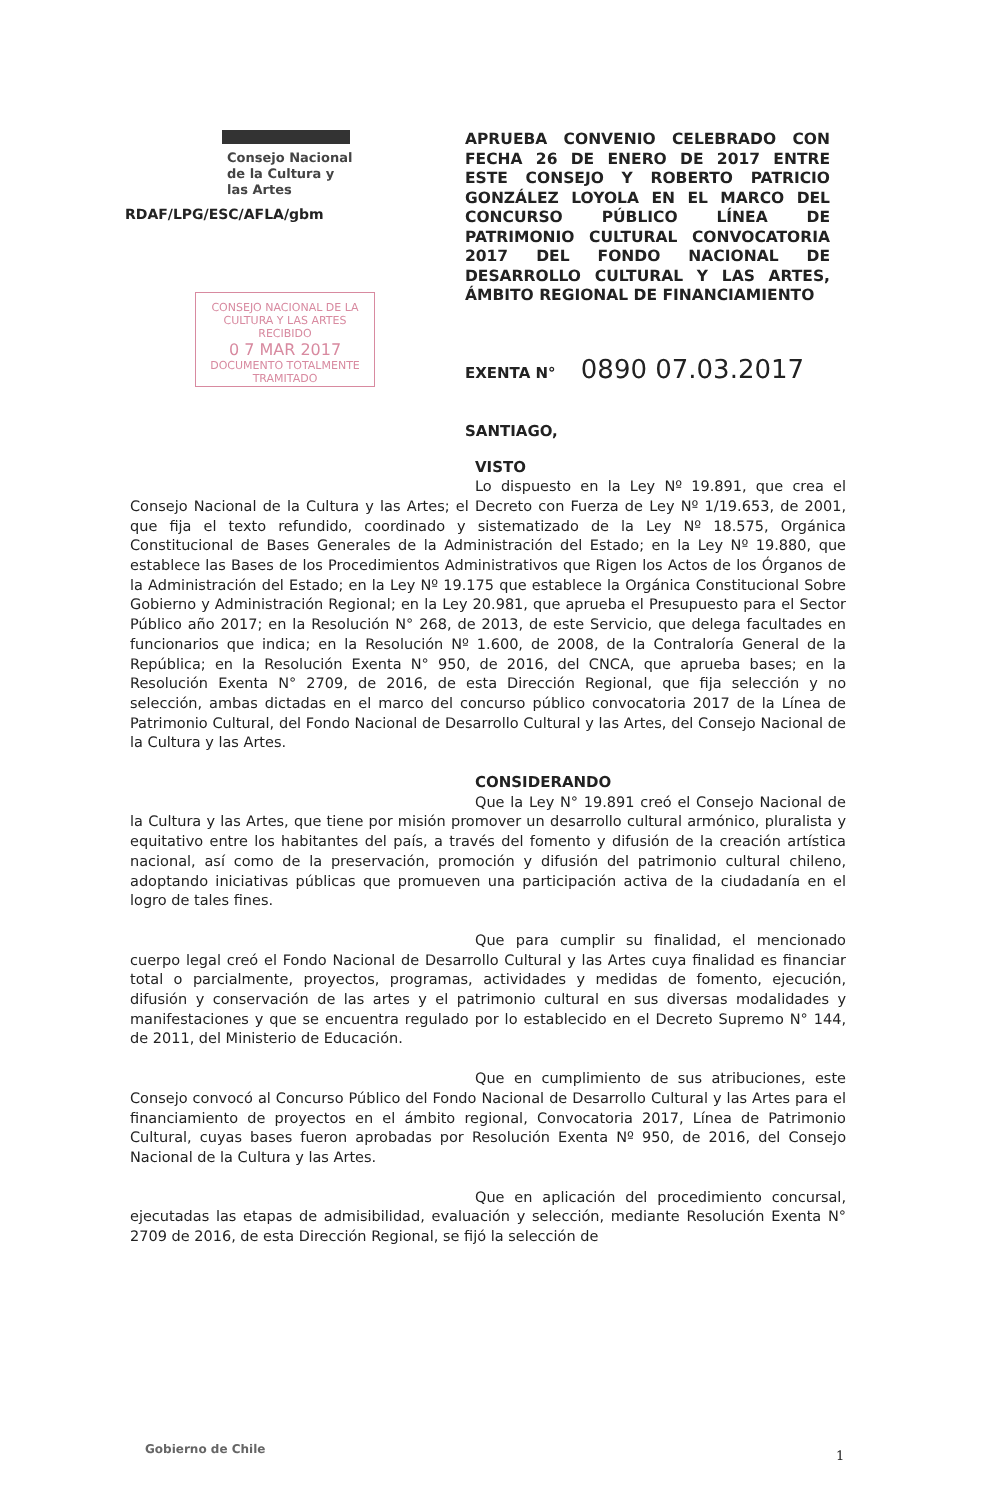Consejo Nacional
de la Cultura y
las Artes
RDAF/LPG/ESC/AFLA/gbm
CONSEJO NACIONAL DE LA CULTURA Y LAS ARTES
RECIBIDO
0 7 MAR 2017
DOCUMENTO TOTALMENTE TRAMITADO
APRUEBA CONVENIO CELEBRADO CON FECHA 26 DE ENERO DE 2017 ENTRE ESTE CONSEJO Y ROBERTO PATRICIO GONZÁLEZ LOYOLA EN EL MARCO DEL CONCURSO PÚBLICO LÍNEA DE PATRIMONIO CULTURAL CONVOCATORIA 2017 DEL FONDO NACIONAL DE DESARROLLO CULTURAL Y LAS ARTES, ÁMBITO REGIONAL DE FINANCIAMIENTO
EXENTA N° 0890 07.03.2017
SANTIAGO,
VISTO
Lo dispuesto en la Ley Nº 19.891, que crea el Consejo Nacional de la Cultura y las Artes; el Decreto con Fuerza de Ley Nº 1/19.653, de 2001, que fija el texto refundido, coordinado y sistematizado de la Ley Nº 18.575, Orgánica Constitucional de Bases Generales de la Administración del Estado; en la Ley Nº 19.880, que establece las Bases de los Procedimientos Administrativos que Rigen los Actos de los Órganos de la Administración del Estado; en la Ley Nº 19.175 que establece la Orgánica Constitucional Sobre Gobierno y Administración Regional; en la Ley 20.981, que aprueba el Presupuesto para el Sector Público año 2017; en la Resolución N° 268, de 2013, de este Servicio, que delega facultades en funcionarios que indica; en la Resolución Nº 1.600, de 2008, de la Contraloría General de la República; en la Resolución Exenta N° 950, de 2016, del CNCA, que aprueba bases; en la Resolución Exenta N° 2709, de 2016, de esta Dirección Regional, que fija selección y no selección, ambas dictadas en el marco del concurso público convocatoria 2017 de la Línea de Patrimonio Cultural, del Fondo Nacional de Desarrollo Cultural y las Artes, del Consejo Nacional de la Cultura y las Artes.
CONSIDERANDO
Que la Ley N° 19.891 creó el Consejo Nacional de la Cultura y las Artes, que tiene por misión promover un desarrollo cultural armónico, pluralista y equitativo entre los habitantes del país, a través del fomento y difusión de la creación artística nacional, así como de la preservación, promoción y difusión del patrimonio cultural chileno, adoptando iniciativas públicas que promueven una participación activa de la ciudadanía en el logro de tales fines.
Que para cumplir su finalidad, el mencionado cuerpo legal creó el Fondo Nacional de Desarrollo Cultural y las Artes cuya finalidad es financiar total o parcialmente, proyectos, programas, actividades y medidas de fomento, ejecución, difusión y conservación de las artes y el patrimonio cultural en sus diversas modalidades y manifestaciones y que se encuentra regulado por lo establecido en el Decreto Supremo N° 144, de 2011, del Ministerio de Educación.
Que en cumplimiento de sus atribuciones, este Consejo convocó al Concurso Público del Fondo Nacional de Desarrollo Cultural y las Artes para el financiamiento de proyectos en el ámbito regional, Convocatoria 2017, Línea de Patrimonio Cultural, cuyas bases fueron aprobadas por Resolución Exenta Nº 950, de 2016, del Consejo Nacional de la Cultura y las Artes.
Que en aplicación del procedimiento concursal, ejecutadas las etapas de admisibilidad, evaluación y selección, mediante Resolución Exenta N° 2709 de 2016, de esta Dirección Regional, se fijó la selección de
Gobierno de Chile 1